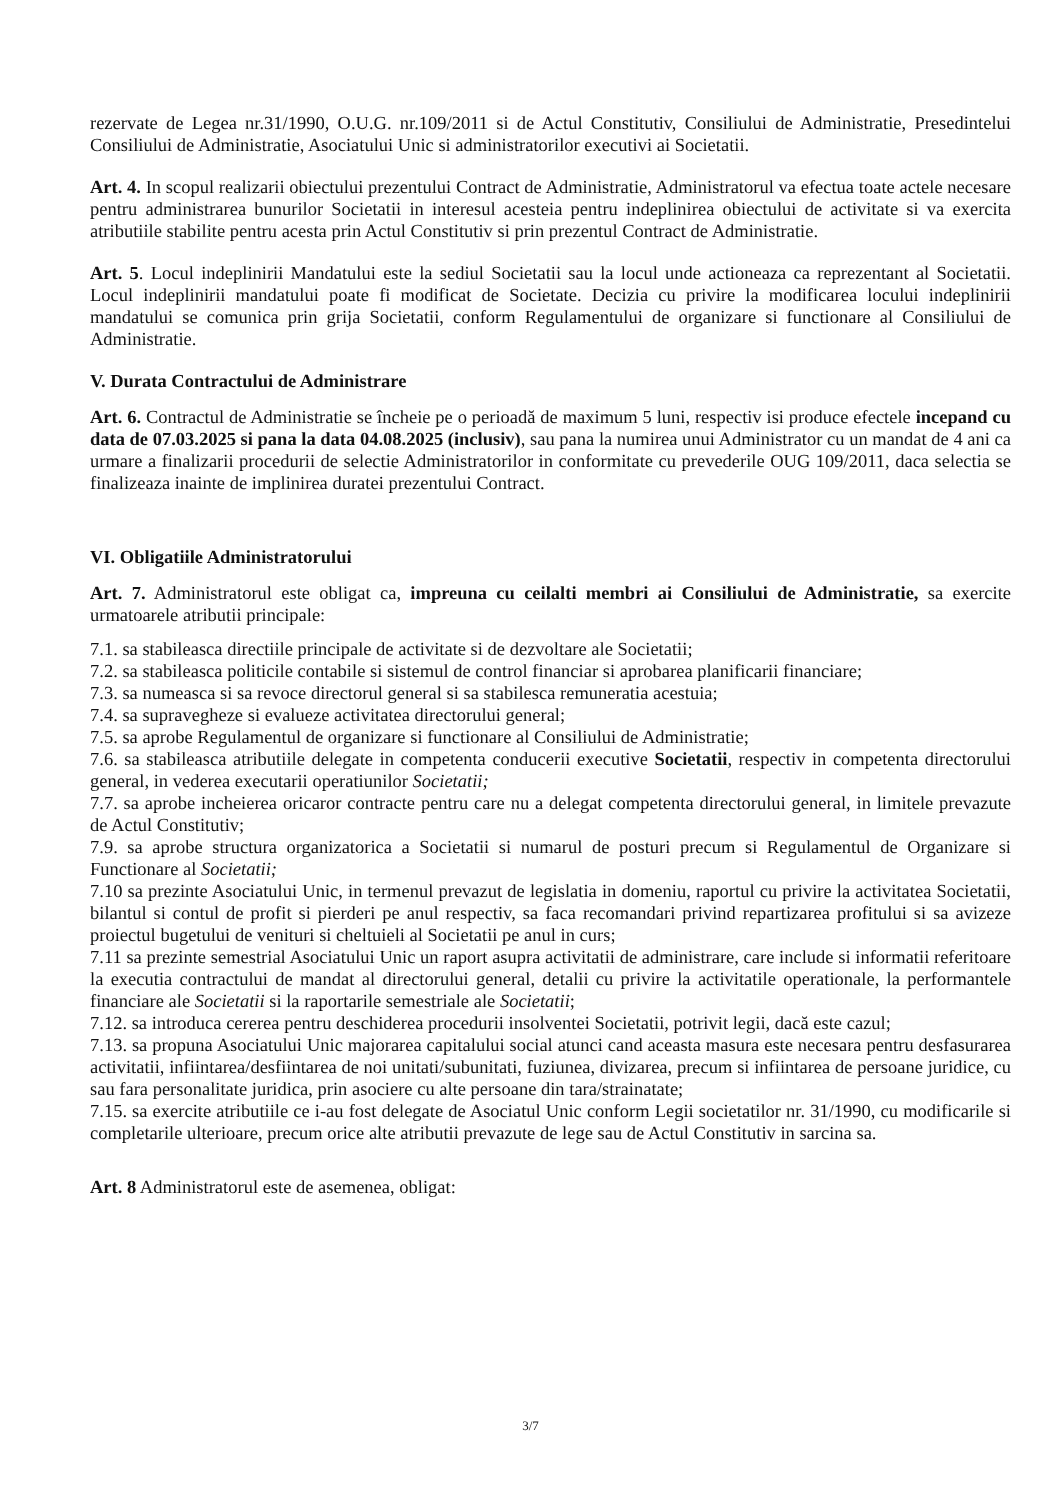rezervate de Legea nr.31/1990, O.U.G. nr.109/2011 si de Actul Constitutiv, Consiliului de Administratie, Presedintelui Consiliului de Administratie, Asociatului Unic si administratorilor executivi ai Societatii.
Art. 4. In scopul realizarii obiectului prezentului Contract de Administratie, Administratorul va efectua toate actele necesare pentru administrarea bunurilor Societatii in interesul acesteia pentru indeplinirea obiectului de activitate si va exercita atributiile stabilite pentru acesta prin Actul Constitutiv si prin prezentul Contract de Administratie.
Art. 5. Locul indeplinirii Mandatului este la sediul Societatii sau la locul unde actioneaza ca reprezentant al Societatii. Locul indeplinirii mandatului poate fi modificat de Societate. Decizia cu privire la modificarea locului indeplinirii mandatului se comunica prin grija Societatii, conform Regulamentului de organizare si functionare al Consiliului de Administratie.
V. Durata Contractului de Administrare
Art. 6. Contractul de Administratie se încheie pe o perioadă de maximum 5 luni, respectiv isi produce efectele incepand cu data de 07.03.2025 si pana la data 04.08.2025 (inclusiv), sau pana la numirea unui Administrator cu un mandat de 4 ani ca urmare a finalizarii procedurii de selectie Administratorilor in conformitate cu prevederile OUG 109/2011, daca selectia se finalizeaza inainte de implinirea duratei prezentului Contract.
VI. Obligatiile Administratorului
Art. 7. Administratorul este obligat ca, impreuna cu ceilalti membri ai Consiliului de Administratie, sa exercite urmatoarele atributii principale:
7.1. sa stabileasca directiile principale de activitate si de dezvoltare ale Societatii;
7.2. sa stabileasca politicile contabile si sistemul de control financiar si aprobarea planificarii financiare;
7.3. sa numeasca si sa revoce directorul general si sa stabilesca remuneratia acestuia;
7.4. sa supravegheze si evalueze activitatea directorului general;
7.5. sa aprobe Regulamentul de organizare si functionare al Consiliului de Administratie;
7.6. sa stabileasca atributiile delegate in competenta conducerii executive Societatii, respectiv in competenta directorului general, in vederea executarii operatiunilor Societatii;
7.7. sa aprobe incheierea oricaror contracte pentru care nu a delegat competenta directorului general, in limitele prevazute de Actul Constitutiv;
7.9. sa aprobe structura organizatorica a Societatii si numarul de posturi precum si Regulamentul de Organizare si Functionare al Societatii;
7.10 sa prezinte Asociatului Unic, in termenul prevazut de legislatia in domeniu, raportul cu privire la activitatea Societatii, bilantul si contul de profit si pierderi pe anul respectiv, sa faca recomandari privind repartizarea profitului si sa avizeze proiectul bugetului de venituri si cheltuieli al Societatii pe anul in curs;
7.11 sa prezinte semestrial Asociatului Unic un raport asupra activitatii de administrare, care include si informatii referitoare la executia contractului de mandat al directorului general, detalii cu privire la activitatile operationale, la performantele financiare ale Societatii si la raportarile semestriale ale Societatii;
7.12. sa introduca cererea pentru deschiderea procedurii insolventei Societatii, potrivit legii, dacă este cazul;
7.13. sa propuna Asociatului Unic majorarea capitalului social atunci cand aceasta masura este necesara pentru desfasurarea activitatii, infiintarea/desfiintarea de noi unitati/subunitati, fuziunea, divizarea, precum si infiintarea de persoane juridice, cu sau fara personalitate juridica, prin asociere cu alte persoane din tara/strainatate;
7.15. sa exercite atributiile ce i-au fost delegate de Asociatul Unic conform Legii societatilor nr. 31/1990, cu modificarile si completarile ulterioare, precum orice alte atributii prevazute de lege sau de Actul Constitutiv in sarcina sa.
Art. 8 Administratorul este de asemenea, obligat:
3/7